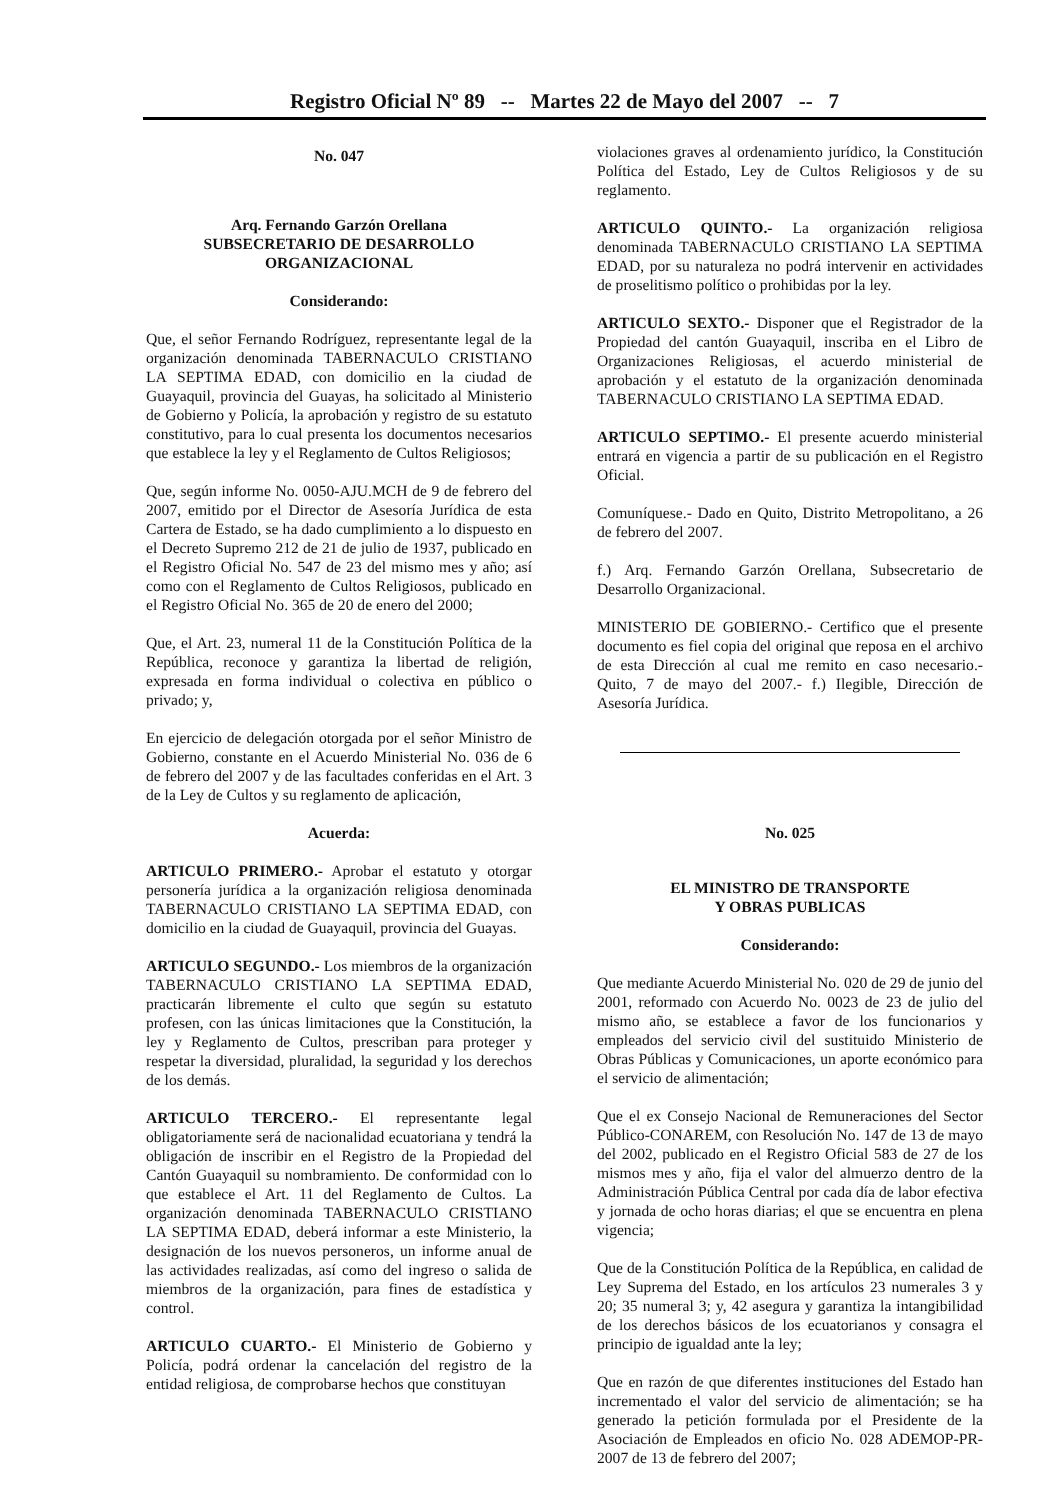Registro Oficial Nº 89 -- Martes 22 de Mayo del 2007 -- 7
No. 047
Arq. Fernando Garzón Orellana
SUBSECRETARIO DE DESARROLLO ORGANIZACIONAL
Considerando:
Que, el señor Fernando Rodríguez, representante legal de la organización denominada TABERNACULO CRISTIANO LA SEPTIMA EDAD, con domicilio en la ciudad de Guayaquil, provincia del Guayas, ha solicitado al Ministerio de Gobierno y Policía, la aprobación y registro de su estatuto constitutivo, para lo cual presenta los documentos necesarios que establece la ley y el Reglamento de Cultos Religiosos;
Que, según informe No. 0050-AJU.MCH de 9 de febrero del 2007, emitido por el Director de Asesoría Jurídica de esta Cartera de Estado, se ha dado cumplimiento a lo dispuesto en el Decreto Supremo 212 de 21 de julio de 1937, publicado en el Registro Oficial No. 547 de 23 del mismo mes y año; así como con el Reglamento de Cultos Religiosos, publicado en el Registro Oficial No. 365 de 20 de enero del 2000;
Que, el Art. 23, numeral 11 de la Constitución Política de la República, reconoce y garantiza la libertad de religión, expresada en forma individual o colectiva en público o privado; y,
En ejercicio de delegación otorgada por el señor Ministro de Gobierno, constante en el Acuerdo Ministerial No. 036 de 6 de febrero del 2007 y de las facultades conferidas en el Art. 3 de la Ley de Cultos y su reglamento de aplicación,
Acuerda:
ARTICULO PRIMERO.- Aprobar el estatuto y otorgar personería jurídica a la organización religiosa denominada TABERNACULO CRISTIANO LA SEPTIMA EDAD, con domicilio en la ciudad de Guayaquil, provincia del Guayas.
ARTICULO SEGUNDO.- Los miembros de la organización TABERNACULO CRISTIANO LA SEPTIMA EDAD, practicarán libremente el culto que según su estatuto profesen, con las únicas limitaciones que la Constitución, la ley y Reglamento de Cultos, prescriban para proteger y respetar la diversidad, pluralidad, la seguridad y los derechos de los demás.
ARTICULO TERCERO.- El representante legal obligatoriamente será de nacionalidad ecuatoriana y tendrá la obligación de inscribir en el Registro de la Propiedad del Cantón Guayaquil su nombramiento. De conformidad con lo que establece el Art. 11 del Reglamento de Cultos. La organización denominada TABERNACULO CRISTIANO LA SEPTIMA EDAD, deberá informar a este Ministerio, la designación de los nuevos personeros, un informe anual de las actividades realizadas, así como del ingreso o salida de miembros de la organización, para fines de estadística y control.
ARTICULO CUARTO.- El Ministerio de Gobierno y Policía, podrá ordenar la cancelación del registro de la entidad religiosa, de comprobarse hechos que constituyan
violaciones graves al ordenamiento jurídico, la Constitución Política del Estado, Ley de Cultos Religiosos y de su reglamento.
ARTICULO QUINTO.- La organización religiosa denominada TABERNACULO CRISTIANO LA SEPTIMA EDAD, por su naturaleza no podrá intervenir en actividades de proselitismo político o prohibidas por la ley.
ARTICULO SEXTO.- Disponer que el Registrador de la Propiedad del cantón Guayaquil, inscriba en el Libro de Organizaciones Religiosas, el acuerdo ministerial de aprobación y el estatuto de la organización denominada TABERNACULO CRISTIANO LA SEPTIMA EDAD.
ARTICULO SEPTIMO.- El presente acuerdo ministerial entrará en vigencia a partir de su publicación en el Registro Oficial.
Comuníquese.- Dado en Quito, Distrito Metropolitano, a 26 de febrero del 2007.
f.) Arq. Fernando Garzón Orellana, Subsecretario de Desarrollo Organizacional.
MINISTERIO DE GOBIERNO.- Certifico que el presente documento es fiel copia del original que reposa en el archivo de esta Dirección al cual me remito en caso necesario.- Quito, 7 de mayo del 2007.- f.) Ilegible, Dirección de Asesoría Jurídica.
No. 025
EL MINISTRO DE TRANSPORTE
Y OBRAS PUBLICAS
Considerando:
Que mediante Acuerdo Ministerial No. 020 de 29 de junio del 2001, reformado con Acuerdo No. 0023 de 23 de julio del mismo año, se establece a favor de los funcionarios y empleados del servicio civil del sustituido Ministerio de Obras Públicas y Comunicaciones, un aporte económico para el servicio de alimentación;
Que el ex Consejo Nacional de Remuneraciones del Sector Público-CONAREM, con Resolución No. 147 de 13 de mayo del 2002, publicado en el Registro Oficial 583 de 27 de los mismos mes y año, fija el valor del almuerzo dentro de la Administración Pública Central por cada día de labor efectiva y jornada de ocho horas diarias; el que se encuentra en plena vigencia;
Que de la Constitución Política de la República, en calidad de Ley Suprema del Estado, en los artículos 23 numerales 3 y 20; 35 numeral 3; y, 42 asegura y garantiza la intangibilidad de los derechos básicos de los ecuatorianos y consagra el principio de igualdad ante la ley;
Que en razón de que diferentes instituciones del Estado han incrementado el valor del servicio de alimentación; se ha generado la petición formulada por el Presidente de la Asociación de Empleados en oficio No. 028 ADEMOP-PR-2007 de 13 de febrero del 2007;